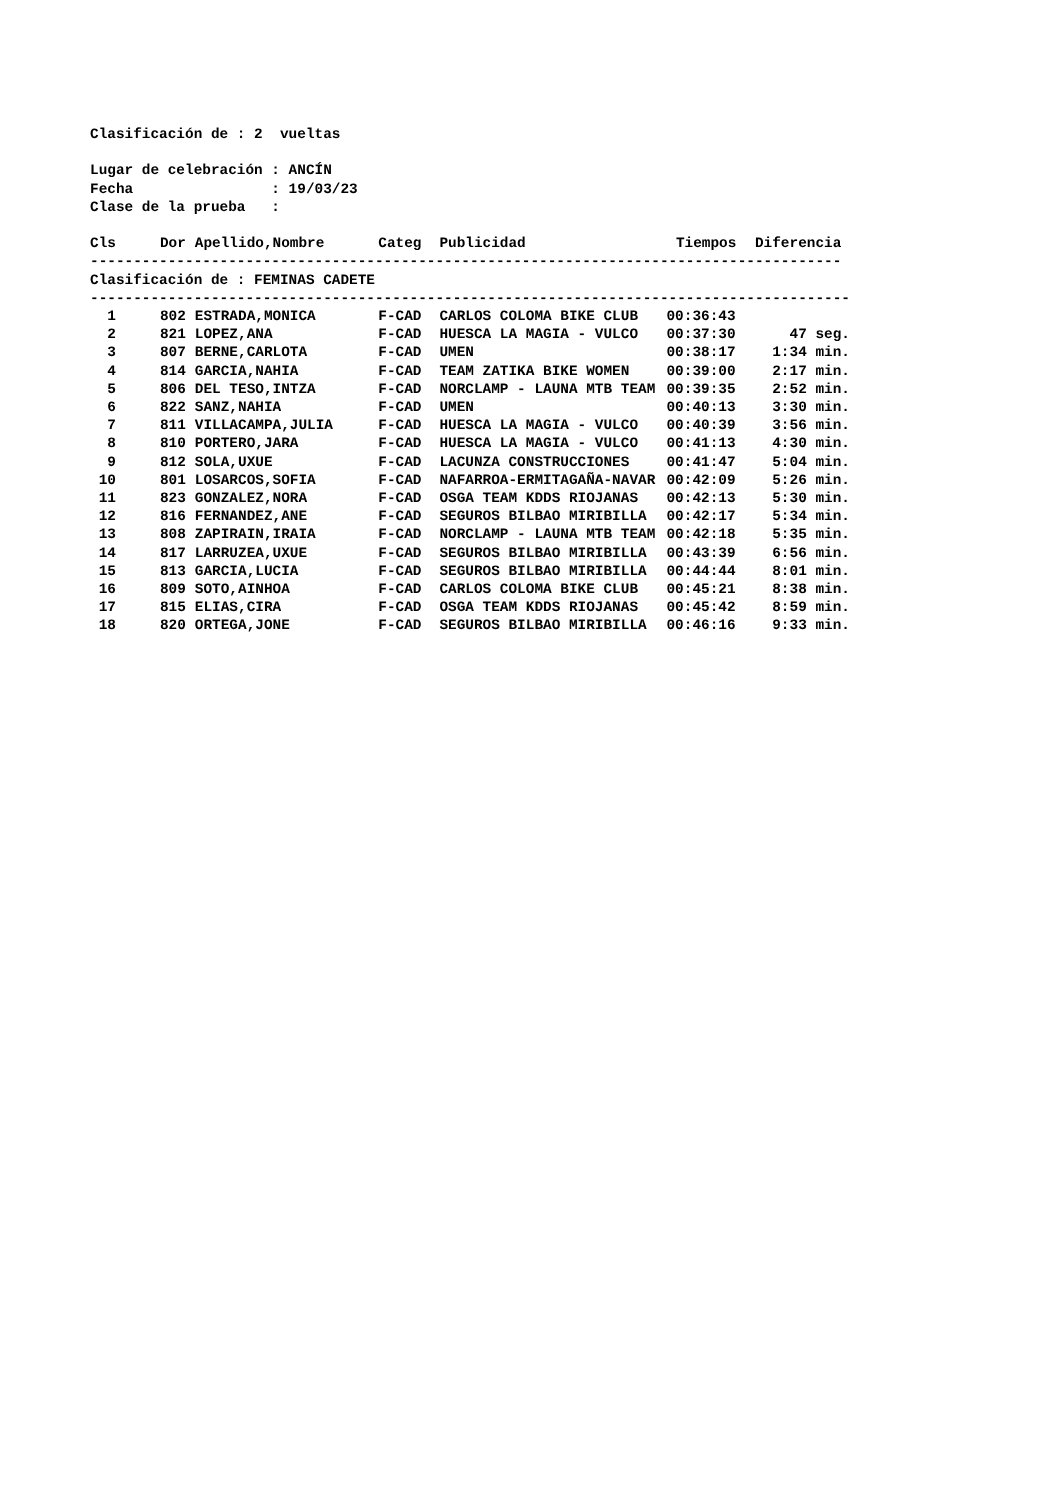Clasificación de : 2 vueltas Lugar de celebración : ANCÍN Fecha : 19/03/23 Clase de la prueba :
| Cls | Dor | Apellido,Nombre | Categ | Publicidad | Tiempos | Diferencia |
| --- | --- | --- | --- | --- | --- | --- |
| --------------------------------------------------------------------------------------- | | | | | | |
| Clasificación de : FEMINAS CADETE | | | | | | |
| ---------------------------------------------------------------------------------------- | | | | | | |
| 1 | 802 | ESTRADA,MONICA | F-CAD | CARLOS COLOMA BIKE CLUB | 00:36:43 | |
| 2 | 821 | LOPEZ,ANA | F-CAD | HUESCA LA MAGIA - VULCO | 00:37:30 | 47 seg. |
| 3 | 807 | BERNE,CARLOTA | F-CAD | UMEN | 00:38:17 | 1:34 min. |
| 4 | 814 | GARCIA,NAHIA | F-CAD | TEAM ZATIKA BIKE WOMEN | 00:39:00 | 2:17 min. |
| 5 | 806 | DEL TESO,INTZA | F-CAD | NORCLAMP - LAUNA MTB TEAM | 00:39:35 | 2:52 min. |
| 6 | 822 | SANZ,NAHIA | F-CAD | UMEN | 00:40:13 | 3:30 min. |
| 7 | 811 | VILLACAMPA,JULIA | F-CAD | HUESCA LA MAGIA - VULCO | 00:40:39 | 3:56 min. |
| 8 | 810 | PORTERO,JARA | F-CAD | HUESCA LA MAGIA - VULCO | 00:41:13 | 4:30 min. |
| 9 | 812 | SOLA,UXUE | F-CAD | LACUNZA CONSTRUCCIONES | 00:41:47 | 5:04 min. |
| 10 | 801 | LOSARCOS,SOFIA | F-CAD | NAFARROA-ERMITAGAÑA-NAVAR | 00:42:09 | 5:26 min. |
| 11 | 823 | GONZALEZ,NORA | F-CAD | OSGA TEAM KDDS RIOJANAS | 00:42:13 | 5:30 min. |
| 12 | 816 | FERNANDEZ,ANE | F-CAD | SEGUROS BILBAO MIRIBILLA | 00:42:17 | 5:34 min. |
| 13 | 808 | ZAPIRAIN,IRAIA | F-CAD | NORCLAMP - LAUNA MTB TEAM | 00:42:18 | 5:35 min. |
| 14 | 817 | LARRUZEA,UXUE | F-CAD | SEGUROS BILBAO MIRIBILLA | 00:43:39 | 6:56 min. |
| 15 | 813 | GARCIA,LUCIA | F-CAD | SEGUROS BILBAO MIRIBILLA | 00:44:44 | 8:01 min. |
| 16 | 809 | SOTO,AINHOA | F-CAD | CARLOS COLOMA BIKE CLUB | 00:45:21 | 8:38 min. |
| 17 | 815 | ELIAS,CIRA | F-CAD | OSGA TEAM KDDS RIOJANAS | 00:45:42 | 8:59 min. |
| 18 | 820 | ORTEGA,JONE | F-CAD | SEGUROS BILBAO MIRIBILLA | 00:46:16 | 9:33 min. |